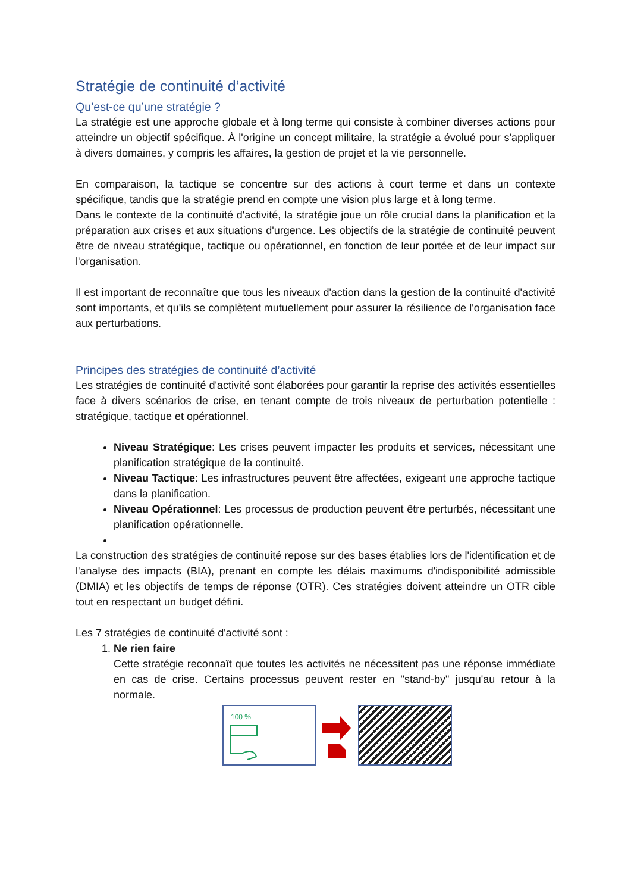Stratégie de continuité d’activité
Qu’est-ce qu’une stratégie ?
La stratégie est une approche globale et à long terme qui consiste à combiner diverses actions pour atteindre un objectif spécifique. À l'origine un concept militaire, la stratégie a évolué pour s'appliquer à divers domaines, y compris les affaires, la gestion de projet et la vie personnelle.
En comparaison, la tactique se concentre sur des actions à court terme et dans un contexte spécifique, tandis que la stratégie prend en compte une vision plus large et à long terme.
Dans le contexte de la continuité d'activité, la stratégie joue un rôle crucial dans la planification et la préparation aux crises et aux situations d'urgence. Les objectifs de la stratégie de continuité peuvent être de niveau stratégique, tactique ou opérationnel, en fonction de leur portée et de leur impact sur l'organisation.
Il est important de reconnaître que tous les niveaux d'action dans la gestion de la continuité d'activité sont importants, et qu'ils se complètent mutuellement pour assurer la résilience de l'organisation face aux perturbations.
Principes des stratégies de continuité d’activité
Les stratégies de continuité d'activité sont élaborées pour garantir la reprise des activités essentielles face à divers scénarios de crise, en tenant compte de trois niveaux de perturbation potentielle : stratégique, tactique et opérationnel.
Niveau Stratégique: Les crises peuvent impacter les produits et services, nécessitant une planification stratégique de la continuité.
Niveau Tactique: Les infrastructures peuvent être affectées, exigeant une approche tactique dans la planification.
Niveau Opérationnel: Les processus de production peuvent être perturbés, nécessitant une planification opérationnelle.
La construction des stratégies de continuité repose sur des bases établies lors de l'identification et de l'analyse des impacts (BIA), prenant en compte les délais maximums d'indisponibilité admissible (DMIA) et les objectifs de temps de réponse (OTR). Ces stratégies doivent atteindre un OTR cible tout en respectant un budget défini.
Les 7 stratégies de continuité d'activité sont :
1. Ne rien faire
Cette stratégie reconnaît que toutes les activités ne nécessitent pas une réponse immédiate en cas de crise. Certains processus peuvent rester en "stand-by" jusqu'au retour à la normale.
100 %